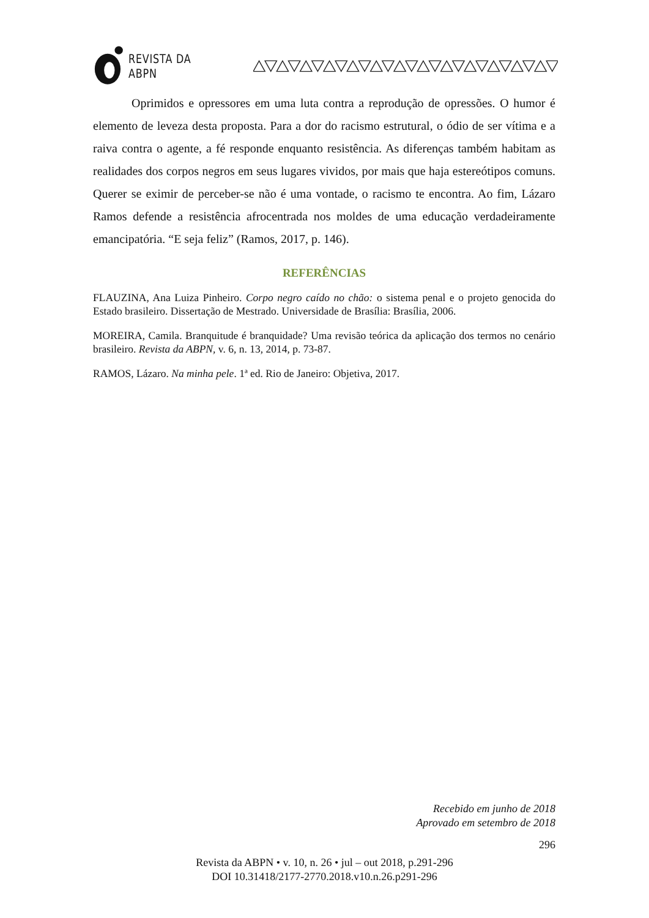REVISTA DA ABPN
Oprimidos e opressores em uma luta contra a reprodução de opressões. O humor é elemento de leveza desta proposta. Para a dor do racismo estrutural, o ódio de ser vítima e a raiva contra o agente, a fé responde enquanto resistência. As diferenças também habitam as realidades dos corpos negros em seus lugares vividos, por mais que haja estereótipos comuns. Querer se eximir de perceber-se não é uma vontade, o racismo te encontra. Ao fim, Lázaro Ramos defende a resistência afrocentrada nos moldes de uma educação verdadeiramente emancipatória. “E seja feliz” (Ramos, 2017, p. 146).
REFERÊNCIAS
FLAUZINA, Ana Luiza Pinheiro. Corpo negro caído no chão: o sistema penal e o projeto genocida do Estado brasileiro. Dissertação de Mestrado. Universidade de Brasília: Brasília, 2006.
MOREIRA, Camila. Branquitude é branquidade? Uma revisão teórica da aplicação dos termos no cenário brasileiro. Revista da ABPN, v. 6, n. 13, 2014, p. 73-87.
RAMOS, Lázaro. Na minha pele. 1ª ed. Rio de Janeiro: Objetiva, 2017.
Recebido em junho de 2018
Aprovado em setembro de 2018
296
Revista da ABPN • v. 10, n. 26 • jul – out 2018, p.291-296
DOI 10.31418/2177-2770.2018.v10.n.26.p291-296